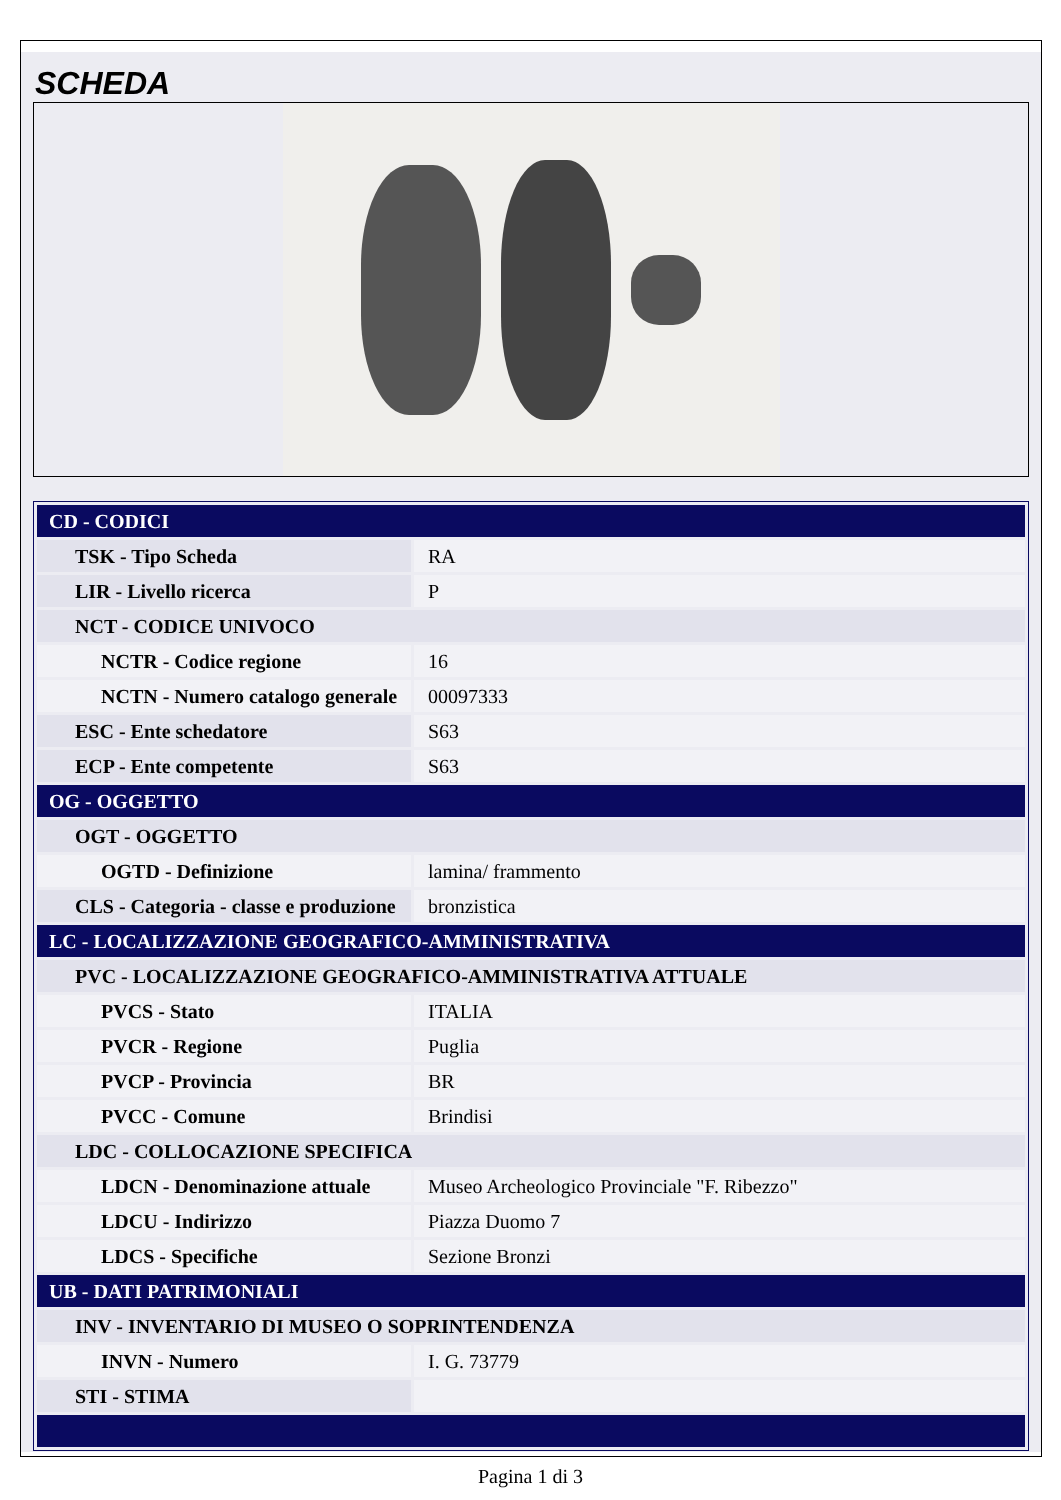SCHEDA
| CD - CODICI | |
| TSK - Tipo Scheda | RA |
| LIR - Livello ricerca | P |
| NCT - CODICE UNIVOCO | |
| NCTR - Codice regione | 16 |
| NCTN - Numero catalogo generale | 00097333 |
| ESC - Ente schedatore | S63 |
| ECP - Ente competente | S63 |
| OG - OGGETTO | |
| OGT - OGGETTO | |
| OGTD - Definizione | lamina/ frammento |
| CLS - Categoria - classe e produzione | bronzistica |
| LC - LOCALIZZAZIONE GEOGRAFICO-AMMINISTRATIVA | |
| PVC - LOCALIZZAZIONE GEOGRAFICO-AMMINISTRATIVA ATTUALE | |
| PVCS - Stato | ITALIA |
| PVCR - Regione | Puglia |
| PVCP - Provincia | BR |
| PVCC - Comune | Brindisi |
| LDC - COLLOCAZIONE SPECIFICA | |
| LDCN - Denominazione attuale | Museo Archeologico Provinciale "F. Ribezzo" |
| LDCU - Indirizzo | Piazza Duomo 7 |
| LDCS - Specifiche | Sezione Bronzi |
| UB - DATI PATRIMONIALI | |
| INV - INVENTARIO DI MUSEO O SOPRINTENDENZA | |
| INVN - Numero | I. G. 73779 |
| STI - STIMA | |
Pagina 1 di 3